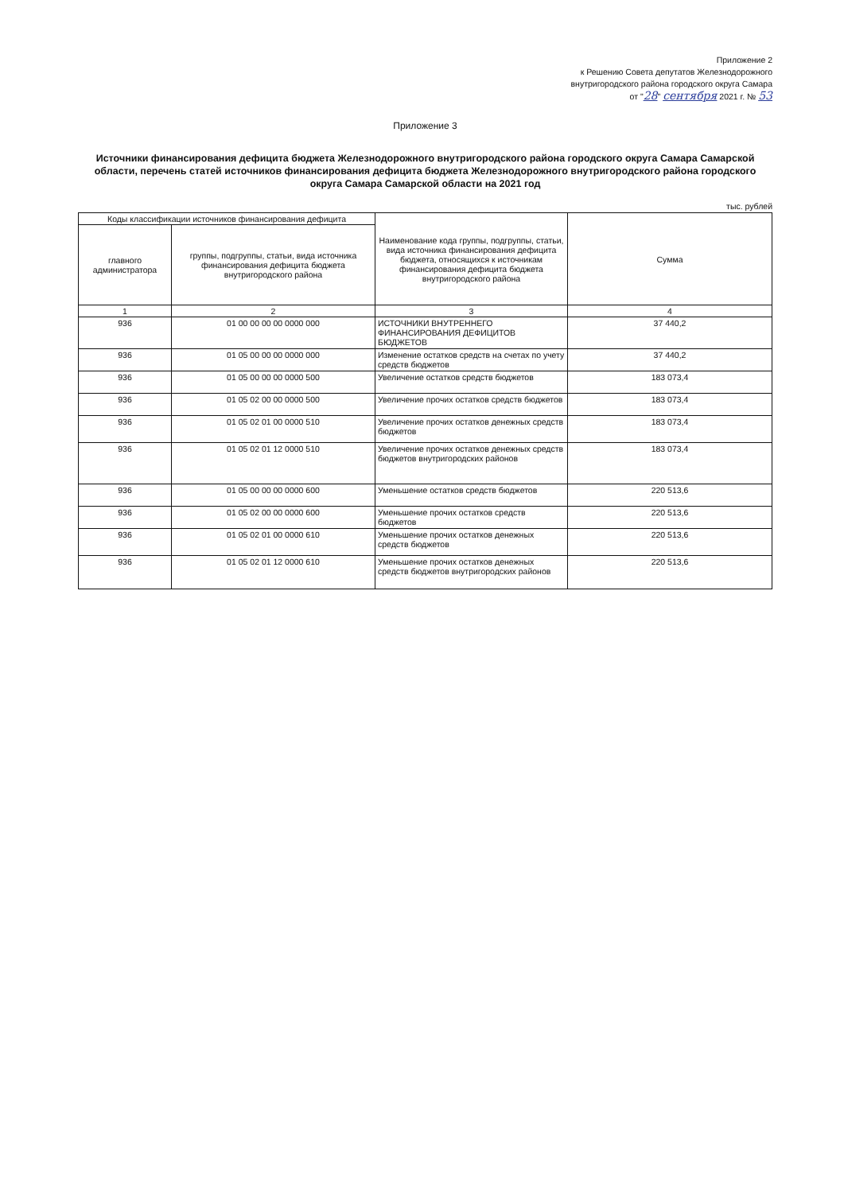Приложение 2
к Решению Совета депутатов Железнодорожного
внутригородского района городского округа Самара
от "28" сентября 2021 г. № 53
Приложение 3
Источники финансирования дефицита бюджета Железнодорожного внутригородского района городского округа Самара Самарской области, перечень статей источников финансирования дефицита бюджета Железнодорожного внутригородского района городского округа Самара Самарской области на 2021 год
тыс. рублей
| Коды классификации источников финансирования дефицита | | Наименование кода группы, подгруппы, статьи, вида источника финансирования дефицита бюджета, относящихся к источникам финансирования дефицита бюджета внутригородского района | Сумма |
| --- | --- | --- | --- |
| главного администратора | группы, подгруппы, статьи, вида источника финансирования дефицита бюджета внутригородского района | | |
| 1 | 2 | 3 | 4 |
| 936 | 01 00 00 00 00 0000 000 | ИСТОЧНИКИ ВНУТРЕННЕГО ФИНАНСИРОВАНИЯ ДЕФИЦИТОВ БЮДЖЕТОВ | 37 440,2 |
| 936 | 01 05 00 00 00 0000 000 | Изменение остатков средств на счетах по учету средств бюджетов | 37 440,2 |
| 936 | 01 05 00 00 00 0000 500 | Увеличение остатков средств бюджетов | 183 073,4 |
| 936 | 01 05 02 00 00 0000 500 | Увеличение прочих остатков средств бюджетов | 183 073,4 |
| 936 | 01 05 02 01 00 0000 510 | Увеличение прочих остатков денежных средств бюджетов | 183 073,4 |
| 936 | 01 05 02 01 12 0000 510 | Увеличение прочих остатков денежных средств бюджетов внутригородских районов | 183 073,4 |
| 936 | 01 05 00 00 00 0000 600 | Уменьшение остатков средств бюджетов | 220 513,6 |
| 936 | 01 05 02 00 00 0000 600 | Уменьшение прочих остатков средств бюджетов | 220 513,6 |
| 936 | 01 05 02 01 00 0000 610 | Уменьшение прочих остатков денежных средств бюджетов | 220 513,6 |
| 936 | 01 05 02 01 12 0000 610 | Уменьшение прочих остатков денежных средств бюджетов внутригородских районов | 220 513,6 |